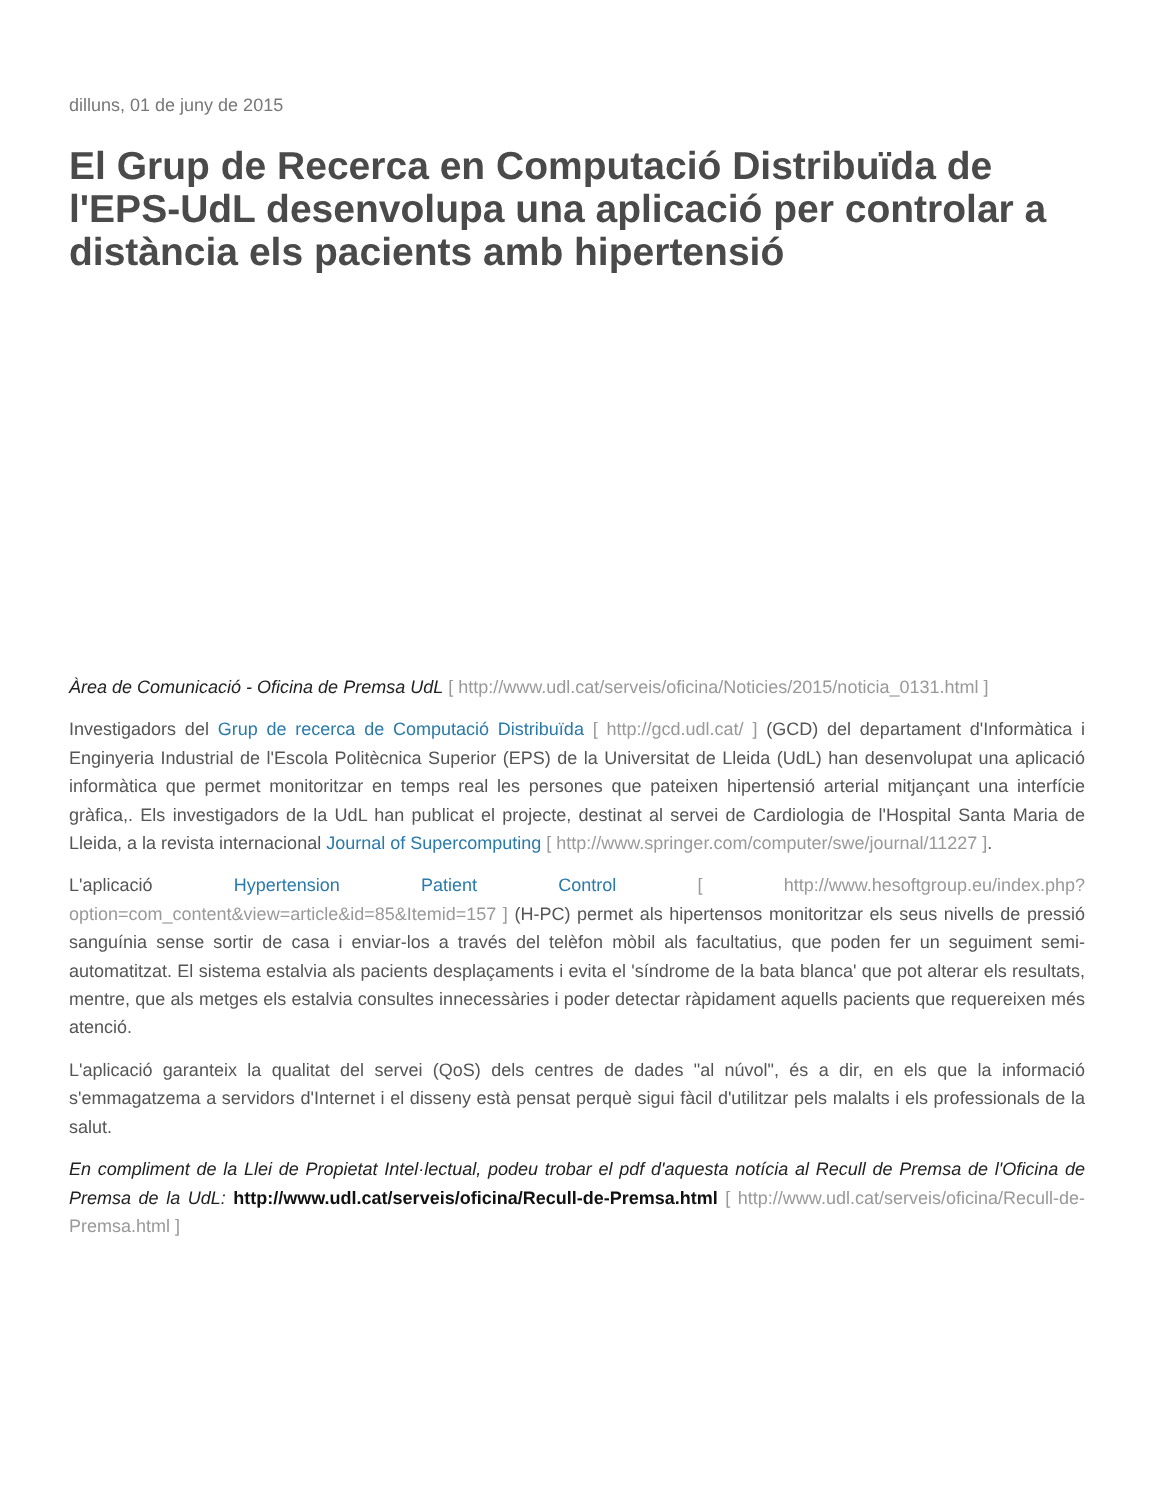dilluns, 01 de juny de 2015
El Grup de Recerca en Computació Distribuïda de l'EPS-UdL desenvolupa una aplicació per controlar a distància els pacients amb hipertensió
Àrea de Comunicació - Oficina de Premsa UdL [ http://www.udl.cat/serveis/oficina/Noticies/2015/noticia_0131.html ]
Investigadors del Grup de recerca de Computació Distribuïda [ http://gcd.udl.cat/ ] (GCD) del departament d'Informàtica i Enginyeria Industrial de l'Escola Politècnica Superior (EPS) de la Universitat de Lleida (UdL) han desenvolupat una aplicació informàtica que permet monitoritzar en temps real les persones que pateixen hipertensió arterial mitjançant una interfície gràfica,. Els investigadors de la UdL han publicat el projecte, destinat al servei de Cardiologia de l'Hospital Santa Maria de Lleida, a la revista internacional Journal of Supercomputing [ http://www.springer.com/computer/swe/journal/11227 ].
L'aplicació Hypertension Patient Control [ http://www.hesoftgroup.eu/index.php?option=com_content&view=article&id=85&Itemid=157 ] (H-PC) permet als hipertensos monitoritzar els seus nivells de pressió sanguínia sense sortir de casa i enviar-los a través del telèfon mòbil als facultatius, que poden fer un seguiment semi-automatitzat. El sistema estalvia als pacients desplaçaments i evita el 'síndrome de la bata blanca' que pot alterar els resultats, mentre, que als metges els estalvia consultes innecessàries i poder detectar ràpidament aquells pacients que requereixen més atenció.
L'aplicació garanteix la qualitat del servei (QoS) dels centres de dades "al núvol", és a dir, en els que la informació s'emmagatzema a servidors d'Internet i el disseny està pensat perquè sigui fàcil d'utilitzar pels malalts i els professionals de la salut.
En compliment de la Llei de Propietat Intel·lectual, podeu trobar el pdf d'aquesta notícia al Recull de Premsa de l'Oficina de Premsa de la UdL: http://www.udl.cat/serveis/oficina/Recull-de-Premsa.html [ http://www.udl.cat/serveis/oficina/Recull-de-Premsa.html ]